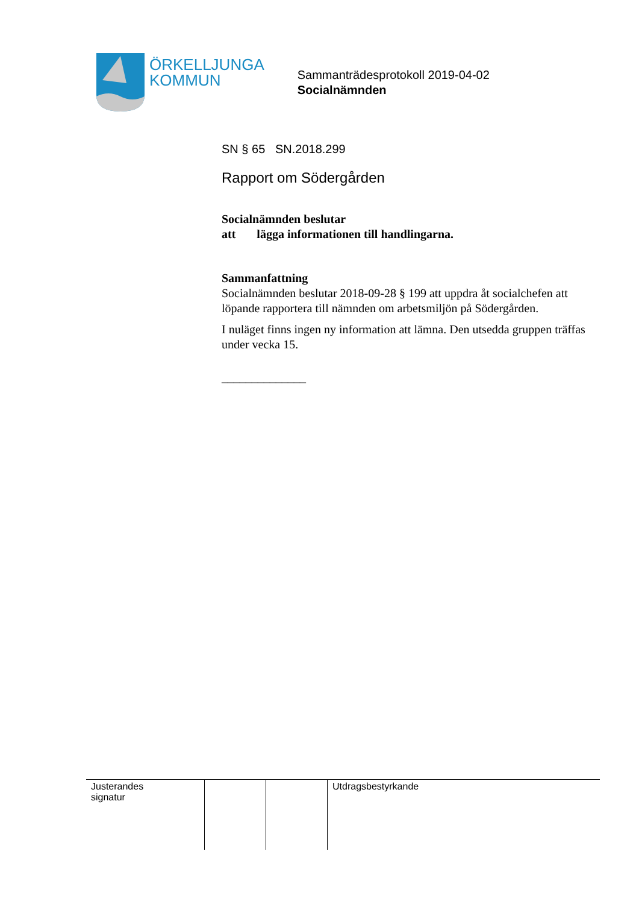ÖRKELLJUNGA
KOMMUN
Sammanträdesprotokoll 2019-04-02
Socialnämnden
SN § 65 SN.2018.299
Rapport om Södergården
Socialnämnden beslutar
att lägga informationen till handlingarna.
Sammanfattning
Socialnämnden beslutar 2018-09-28 § 199 att uppdra åt socialchefen att löpande rapportera till nämnden om arbetsmiljön på Södergården.
I nuläget finns ingen ny information att lämna. Den utsedda gruppen träffas under vecka 15.
______________
| Justerandes signatur | | | Utdragsbestyrkande |